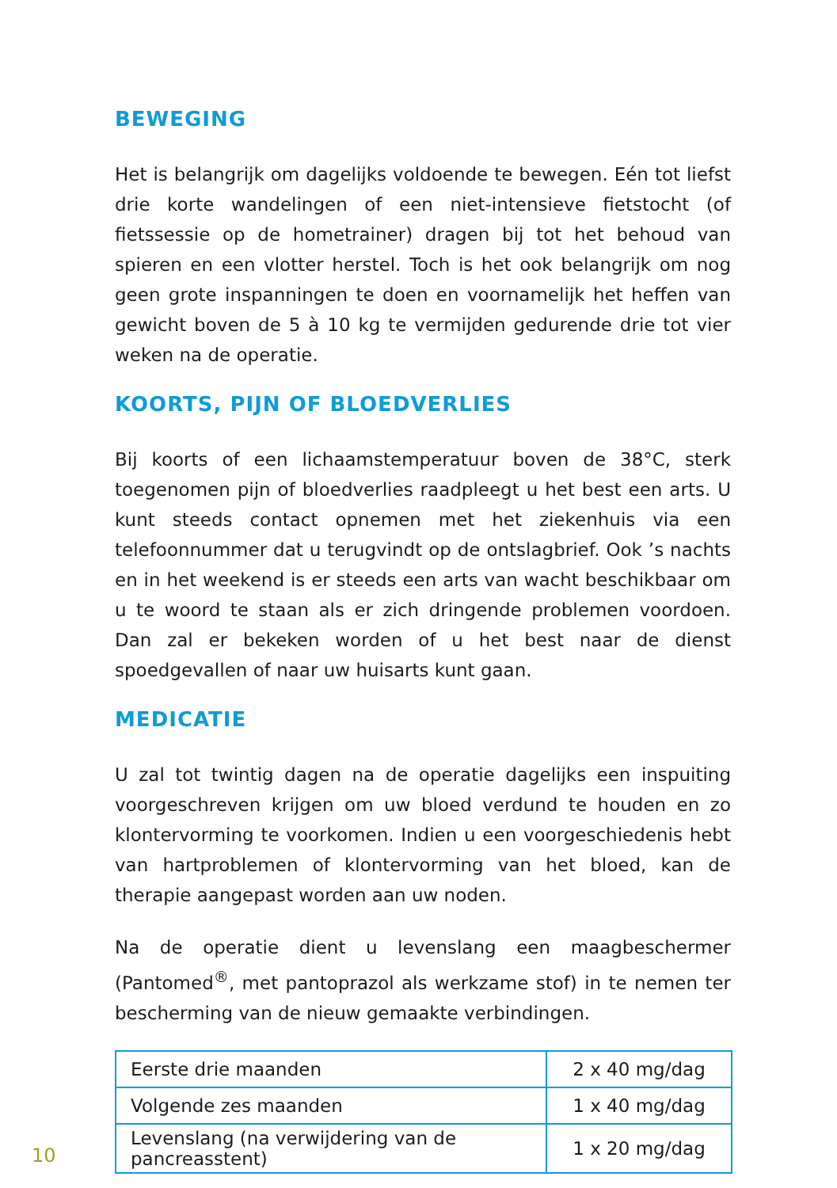BEWEGING
Het is belangrijk om dagelijks voldoende te bewegen. Eén tot liefst drie korte wandelingen of een niet-intensieve fietstocht (of fietssessie op de hometrainer) dragen bij tot het behoud van spieren en een vlotter herstel. Toch is het ook belangrijk om nog geen grote inspanningen te doen en voornamelijk het heffen van gewicht boven de 5 à 10 kg te vermijden gedurende drie tot vier weken na de operatie.
KOORTS, PIJN OF BLOEDVERLIES
Bij koorts of een lichaamstemperatuur boven de 38°C, sterk toegenomen pijn of bloedverlies raadpleegt u het best een arts. U kunt steeds contact opnemen met het ziekenhuis via een telefoonnummer dat u terugvindt op de ontslagbrief. Ook ’s nachts en in het weekend is er steeds een arts van wacht beschikbaar om u te woord te staan als er zich dringende problemen voordoen. Dan zal er bekeken worden of u het best naar de dienst spoedgevallen of naar uw huisarts kunt gaan.
MEDICATIE
U zal tot twintig dagen na de operatie dagelijks een inspuiting voorgeschreven krijgen om uw bloed verdund te houden en zo klontervorming te voorkomen. Indien u een voorgeschiedenis hebt van hartproblemen of klontervorming van het bloed, kan de therapie aangepast worden aan uw noden.
Na de operatie dient u levenslang een maagbeschermer (Pantomed<sup>®</sup>, met pantoprazol als werkzame stof) in te nemen ter bescherming van de nieuw gemaakte verbindingen.
| Eerste drie maanden | 2 x 40 mg/dag |
| Volgende zes maanden | 1 x 40 mg/dag |
| Levenslang (na verwijdering van de pancreasstent) | 1 x 20 mg/dag |
10